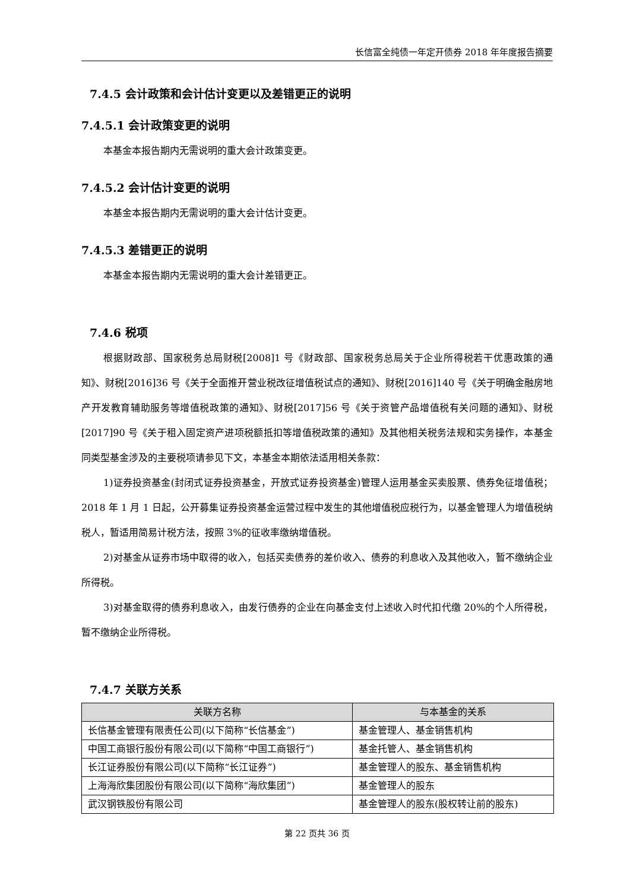长信富全纯债一年定开债券 2018 年年度报告摘要
7.4.5 会计政策和会计估计变更以及差错更正的说明
7.4.5.1 会计政策变更的说明
本基金本报告期内无需说明的重大会计政策变更。
7.4.5.2 会计估计变更的说明
本基金本报告期内无需说明的重大会计估计变更。
7.4.5.3 差错更正的说明
本基金本报告期内无需说明的重大会计差错更正。
7.4.6 税项
根据财政部、国家税务总局财税[2008]1 号《财政部、国家税务总局关于企业所得税若干优惠政策的通知》、财税[2016]36 号《关于全面推开营业税改征增值税试点的通知》、财税[2016]140 号《关于明确金融房地产开发教育辅助服务等增值税政策的通知》、财税[2017]56 号《关于资管产品增值税有关问题的通知》、财税[2017]90 号《关于租入固定资产进项税额抵扣等增值税政策的通知》及其他相关税务法规和实务操作，本基金同类型基金涉及的主要税项请参见下文，本基金本期依法适用相关条款：
1)证券投资基金(封闭式证券投资基金，开放式证券投资基金)管理人运用基金买卖股票、债券免征增值税；2018 年 1 月 1 日起，公开募集证券投资基金运营过程中发生的其他增值税应税行为，以基金管理人为增值税纳税人，暂适用简易计税方法，按照 3%的征收率缴纳增值税。
2)对基金从证券市场中取得的收入，包括买卖债券的差价收入、债券的利息收入及其他收入，暂不缴纳企业所得税。
3)对基金取得的债券利息收入，由发行债券的企业在向基金支付上述收入时代扣代缴 20%的个人所得税，暂不缴纳企业所得税。
7.4.7 关联方关系
| 关联方名称 | 与本基金的关系 |
| --- | --- |
| 长信基金管理有限责任公司(以下简称“长信基金”) | 基金管理人、基金销售机构 |
| 中国工商银行股份有限公司(以下简称“中国工商银行”) | 基金托管人、基金销售机构 |
| 长江证券股份有限公司(以下简称“长江证券”) | 基金管理人的股东、基金销售机构 |
| 上海海欣集团股份有限公司(以下简称“海欣集团”) | 基金管理人的股东 |
| 武汉钢铁股份有限公司 | 基金管理人的股东(股权转让前的股东) |
第 22 页共 36 页